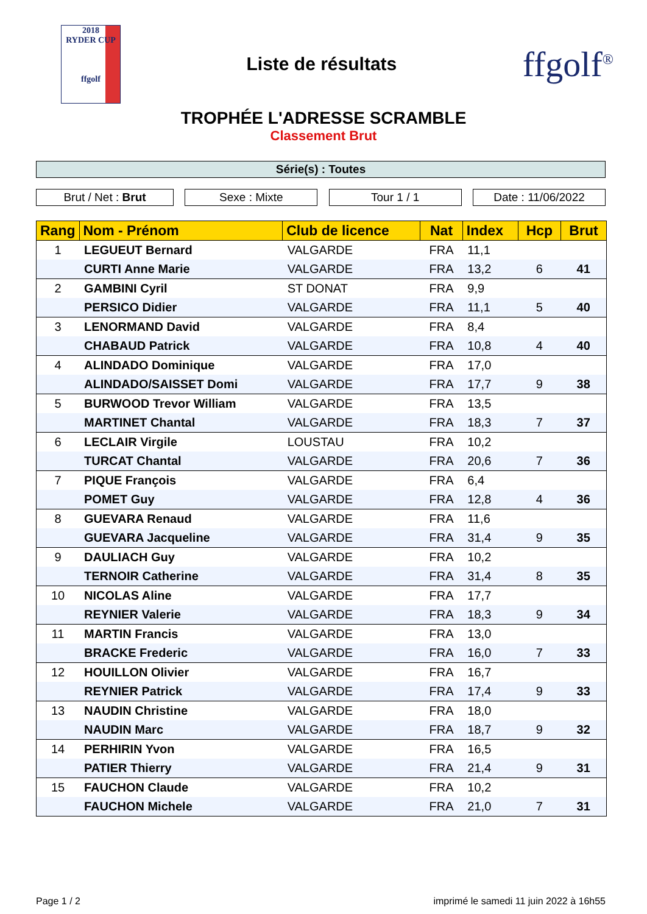2018
RYDER CUP
ffgolf
Liste de résultats
ffgolf<sup>®</sup>
TROPHÉE L'ADRESSE SCRAMBLE
Classement Brut
Série(s) : Toutes
Brut / Net : Brut Sexe : Mixte Tour 1 / 1 Date : 11/06/2022
| Rang | Nom - Prénom | Club de licence | Nat | Index | Hcp | Brut |
| --- | --- | --- | --- | --- | --- | --- |
| 1 | LEGUEUT Bernard | VALGARDE | FRA | 11,1 | | |
| | CURTI Anne Marie | VALGARDE | FRA | 13,2 | 6 | 41 |
| 2 | GAMBINI Cyril | ST DONAT | FRA | 9,9 | | |
| | PERSICO Didier | VALGARDE | FRA | 11,1 | 5 | 40 |
| 3 | LENORMAND David | VALGARDE | FRA | 8,4 | | |
| | CHABAUD Patrick | VALGARDE | FRA | 10,8 | 4 | 40 |
| 4 | ALINDADO Dominique | VALGARDE | FRA | 17,0 | | |
| | ALINDADO/SAISSET Domi | VALGARDE | FRA | 17,7 | 9 | 38 |
| 5 | BURWOOD Trevor William | VALGARDE | FRA | 13,5 | | |
| | MARTINET Chantal | VALGARDE | FRA | 18,3 | 7 | 37 |
| 6 | LECLAIR Virgile | LOUSTAU | FRA | 10,2 | | |
| | TURCAT Chantal | VALGARDE | FRA | 20,6 | 7 | 36 |
| 7 | PIQUE François | VALGARDE | FRA | 6,4 | | |
| | POMET Guy | VALGARDE | FRA | 12,8 | 4 | 36 |
| 8 | GUEVARA Renaud | VALGARDE | FRA | 11,6 | | |
| | GUEVARA Jacqueline | VALGARDE | FRA | 31,4 | 9 | 35 |
| 9 | DAULIACH Guy | VALGARDE | FRA | 10,2 | | |
| | TERNOIR Catherine | VALGARDE | FRA | 31,4 | 8 | 35 |
| 10 | NICOLAS Aline | VALGARDE | FRA | 17,7 | | |
| | REYNIER Valerie | VALGARDE | FRA | 18,3 | 9 | 34 |
| 11 | MARTIN Francis | VALGARDE | FRA | 13,0 | | |
| | BRACKE Frederic | VALGARDE | FRA | 16,0 | 7 | 33 |
| 12 | HOUILLON Olivier | VALGARDE | FRA | 16,7 | | |
| | REYNIER Patrick | VALGARDE | FRA | 17,4 | 9 | 33 |
| 13 | NAUDIN Christine | VALGARDE | FRA | 18,0 | | |
| | NAUDIN Marc | VALGARDE | FRA | 18,7 | 9 | 32 |
| 14 | PERHIRIN Yvon | VALGARDE | FRA | 16,5 | | |
| | PATIER Thierry | VALGARDE | FRA | 21,4 | 9 | 31 |
| 15 | FAUCHON Claude | VALGARDE | FRA | 10,2 | | |
| | FAUCHON Michele | VALGARDE | FRA | 21,0 | 7 | 31 |
Page 1 / 2 imprimé le samedi 11 juin 2022 à 16h55